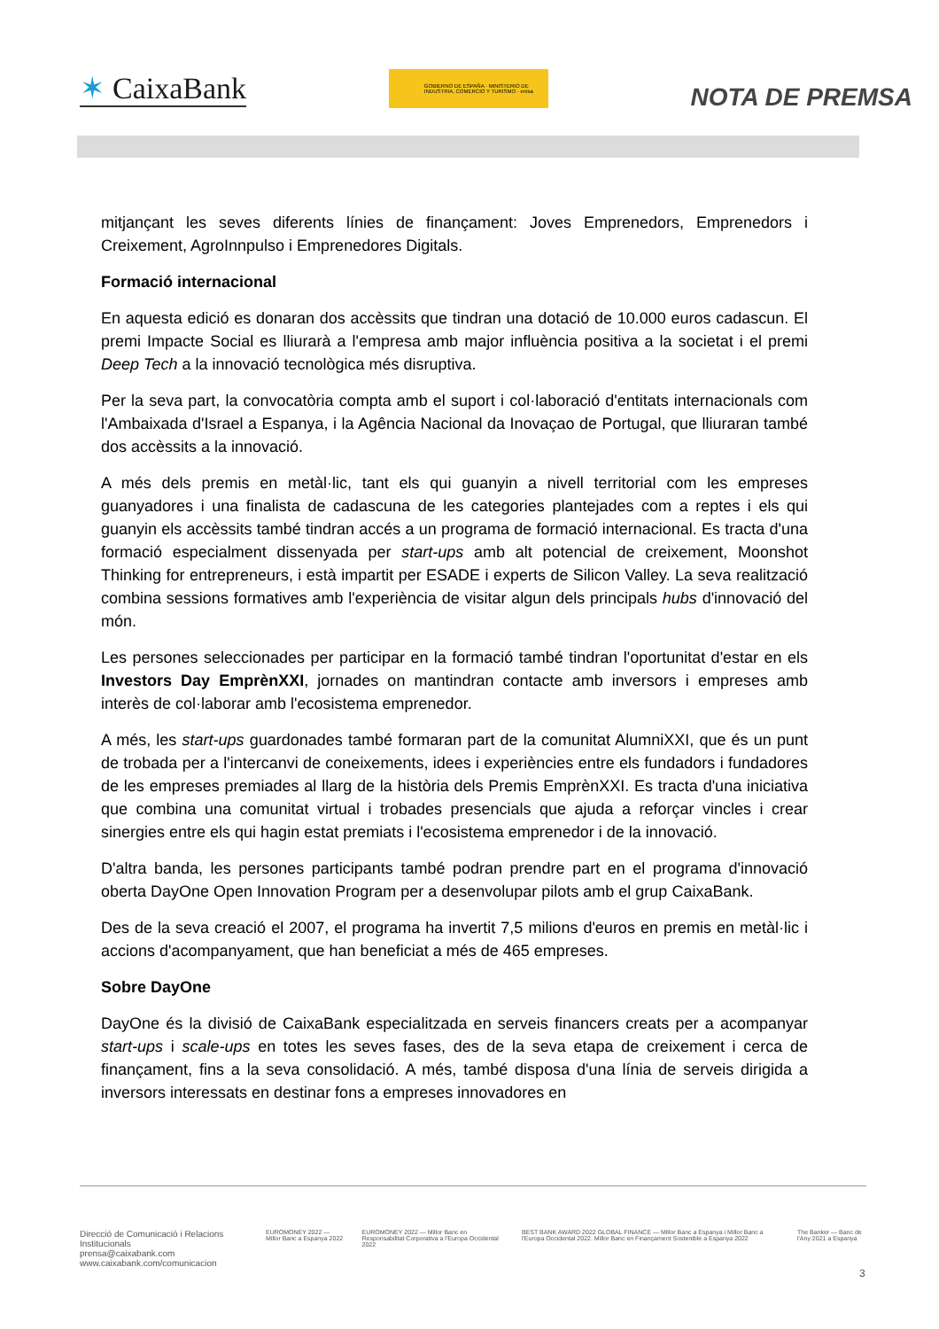✶ CaixaBank
GOBIERNO DE ESPAÑA · MINISTERIO DE INDUSTRIA, COMERCIO Y TURISMO · enisa
NOTA DE PREMSA
mitjançant les seves diferents línies de finançament: Joves Emprenedors, Emprenedors i Creixement, AgroInnpulso i Emprenedores Digitals.
Formació internacional
En aquesta edició es donaran dos accèssits que tindran una dotació de 10.000 euros cadascun. El premi Impacte Social es lliurarà a l'empresa amb major influència positiva a la societat i el premi Deep Tech a la innovació tecnològica més disruptiva.
Per la seva part, la convocatòria compta amb el suport i col·laboració d'entitats internacionals com l'Ambaixada d'Israel a Espanya, i la Agência Nacional da Inovaçao de Portugal, que lliuraran també dos accèssits a la innovació.
A més dels premis en metàl·lic, tant els qui guanyin a nivell territorial com les empreses guanyadores i una finalista de cadascuna de les categories plantejades com a reptes i els qui guanyin els accèssits també tindran accés a un programa de formació internacional. Es tracta d'una formació especialment dissenyada per start-ups amb alt potencial de creixement, Moonshot Thinking for entrepreneurs, i està impartit per ESADE i experts de Silicon Valley. La seva realització combina sessions formatives amb l'experiència de visitar algun dels principals hubs d'innovació del món.
Les persones seleccionades per participar en la formació també tindran l'oportunitat d'estar en els Investors Day EmprènXXI, jornades on mantindran contacte amb inversors i empreses amb interès de col·laborar amb l'ecosistema emprenedor.
A més, les start-ups guardonades també formaran part de la comunitat AlumniXXI, que és un punt de trobada per a l'intercanvi de coneixements, idees i experiències entre els fundadors i fundadores de les empreses premiades al llarg de la història dels Premis EmprènXXI. Es tracta d'una iniciativa que combina una comunitat virtual i trobades presencials que ajuda a reforçar vincles i crear sinergies entre els qui hagin estat premiats i l'ecosistema emprenedor i de la innovació.
D'altra banda, les persones participants també podran prendre part en el programa d'innovació oberta DayOne Open Innovation Program per a desenvolupar pilots amb el grup CaixaBank.
Des de la seva creació el 2007, el programa ha invertit 7,5 milions d'euros en premis en metàl·lic i accions d'acompanyament, que han beneficiat a més de 465 empreses.
Sobre DayOne
DayOne és la divisió de CaixaBank especialitzada en serveis financers creats per a acompanyar start-ups i scale-ups en totes les seves fases, des de la seva etapa de creixement i cerca de finançament, fins a la seva consolidació. A més, també disposa d'una línia de serveis dirigida a inversors interessats en destinar fons a empreses innovadores en
Direcció de Comunicació i Relacions Institucionals
prensa@caixabank.com
www.caixabank.com/comunicacion
EUROMONEY 2022 — Millor Banc a Espanya 2022
EUROMONEY 2022 — Millor Banc en Responsabilitat Corporativa a l'Europa Occidental 2022
BEST BANK AWARD 2022 GLOBAL FINANCE — Millor Banc a Espanya i Millor Banc a l'Europa Occidental 2022. Millor Banc en Finançament Sostenible a Espanya 2022
The Banker — Banc de l'Any 2021 a Espanya
3